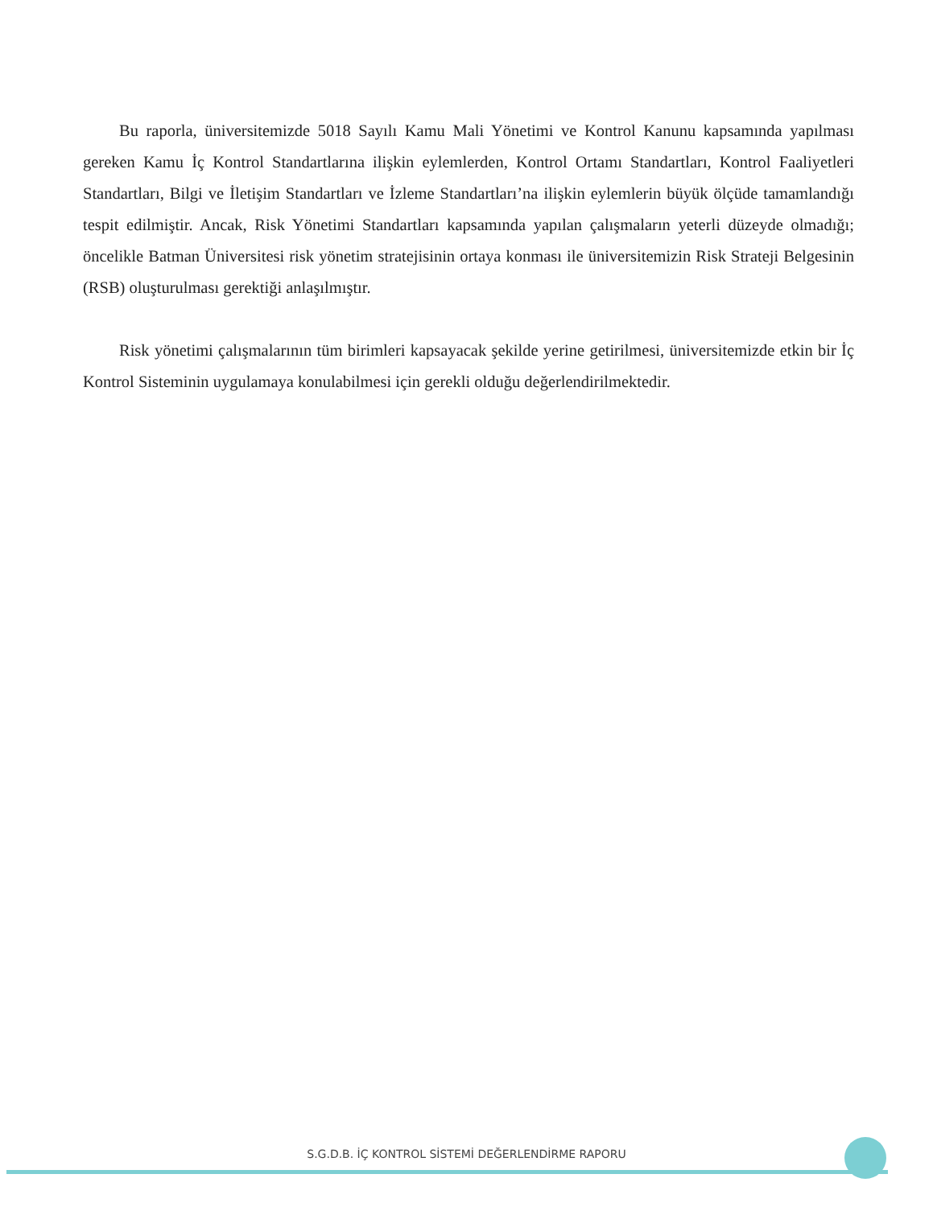Bu raporla, üniversitemizde 5018 Sayılı Kamu Mali Yönetimi ve Kontrol Kanunu kapsamında yapılması gereken Kamu İç Kontrol Standartlarına ilişkin eylemlerden, Kontrol Ortamı Standartları, Kontrol Faaliyetleri Standartları, Bilgi ve İletişim Standartları ve İzleme Standartları’na ilişkin eylemlerin büyük ölçüde tamamlandığı tespit edilmiştir. Ancak, Risk Yönetimi Standartları kapsamında yapılan çalışmaların yeterli düzeyde olmadığı; öncelikle Batman Üniversitesi risk yönetim stratejisinin ortaya konması ile üniversitemizin Risk Strateji Belgesinin (RSB) oluşturulması gerektiği anlaşılmıştır.
Risk yönetimi çalışmalarının tüm birimleri kapsayacak şekilde yerine getirilmesi, üniversitemizde etkin bir İç Kontrol Sisteminin uygulamaya konulabilmesi için gerekli olduğu değerlendirilmektedir.
S.G.D.B. İÇ KONTROL SİSTEMİ DEĞERLENDİRME RAPORU